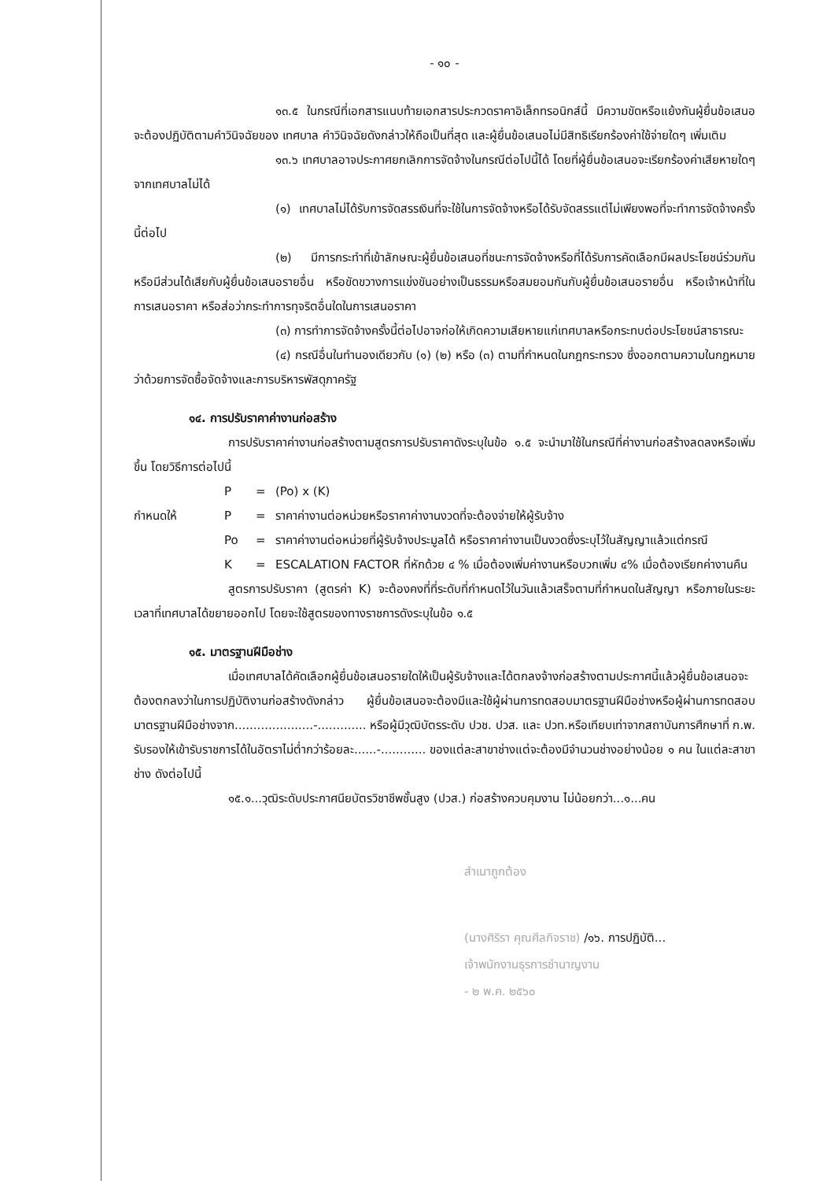- ๑๐ -
๑๓.๕ ในกรณีที่เอกสารแนบท้ายเอกสารประกวดราคาอิเล็กทรอนิกส์นี้ มีความขัดหรือแย้งกันผู้ยื่นข้อเสนอจะต้องปฏิบัติตามคำวินิจฉัยของ เทศบาล คำวินิจฉัยดังกล่าวให้ถือเป็นที่สุด และผู้ยื่นข้อเสนอไม่มีสิทธิเรียกร้องค่าใช้จ่ายใดๆ เพิ่มเติม
๑๓.๖ เทศบาลอาจประกาศยกเลิกการจัดจ้างในกรณีต่อไปนี้ได้ โดยที่ผู้ยื่นข้อเสนอจะเรียกร้องค่าเสียหายใดๆ จากเทศบาลไม่ได้
(๑) เทศบาลไม่ได้รับการจัดสรรเงินที่จะใช้ในการจัดจ้างหรือได้รับจัดสรรแต่ไม่เพียงพอที่จะทำการจัดจ้างครั้งนี้ต่อไป
(๒) มีการกระทำที่เข้าลักษณะผู้ยื่นข้อเสนอที่ชนะการจัดจ้างหรือที่ได้รับการคัดเลือกมีผลประโยชน์ร่วมกัน หรือมีส่วนได้เสียกับผู้ยื่นข้อเสนอรายอื่น หรือขัดขวางการแข่งขันอย่างเป็นธรรมหรือสมยอมกันกับผู้ยื่นข้อเสนอรายอื่น หรือเจ้าหน้าที่ในการเสนอราคา หรือส่อว่ากระทำการทุจริตอื่นใดในการเสนอราคา
(๓) การทำการจัดจ้างครั้งนี้ต่อไปอาจก่อให้เกิดความเสียหายแก่เทศบาลหรือกระทบต่อประโยชน์สาธารณะ
(๔) กรณีอื่นในทำนองเดียวกับ (๑) (๒) หรือ (๓) ตามที่กำหนดในกฎกระทรวง ซึ่งออกตามความในกฎหมายว่าด้วยการจัดซื้อจัดจ้างและการบริหารพัสดุภาครัฐ
๑๔. การปรับราคาค่างานก่อสร้าง
การปรับราคาค่างานก่อสร้างตามสูตรการปรับราคาดังระบุในข้อ ๑.๕ จะนำมาใช้ในกรณีที่ค่างานก่อสร้างลดลงหรือเพิ่มขึ้น โดยวิธีการต่อไปนี้
P = (Po) x (K)
กำหนดให้ P = ราคาค่างานต่อหน่วยหรือราคาค่างานงวดที่จะต้องจ่ายให้ผู้รับจ้าง
Po = ราคาค่างานต่อหน่วยที่ผู้รับจ้างประมูลได้ หรือราคาค่างานเป็นงวดซึ่งระบุไว้ในสัญญาแล้วแต่กรณี
K = ESCALATION FACTOR ที่หักด้วย ๔ % เมื่อต้องเพิ่มค่างานหรือบวกเพิ่ม ๔% เมื่อต้องเรียกค่างานคืน
สูตรการปรับราคา (สูตรค่า K) จะต้องคงที่ที่ระดับที่กำหนดไว้ในวันแล้วเสร็จตามที่กำหนดในสัญญา หรือภายในระยะเวลาที่เทศบาลได้ขยายออกไป โดยจะใช้สูตรของทางราชการดังระบุในข้อ ๑.๕
๑๕. มาตรฐานฝีมือช่าง
เมื่อเทศบาลได้คัดเลือกผู้ยื่นข้อเสนอรายใดให้เป็นผู้รับจ้างและได้ตกลงจ้างก่อสร้างตามประกาศนี้แล้วผู้ยื่นข้อเสนอจะต้องตกลงว่าในการปฏิบัติงานก่อสร้างดังกล่าว ผู้ยื่นข้อเสนอจะต้องมีและใช้ผู้ผ่านการทดสอบมาตรฐานฝีมือช่างหรือผู้ผ่านการทดสอบมาตรฐานฝีมือช่างจาก.....................-............. หรือผู้มีวุฒิบัตรระดับ ปวช. ปวส. และ ปวท.หรือเทียบเท่าจากสถาบันการศึกษาที่ ก.พ. รับรองให้เข้ารับราชการได้ในอัตราไม่ต่ำกว่าร้อยละ......-............ ของแต่ละสาขาช่างแต่จะต้องมีจำนวนช่างอย่างน้อย ๑ คน ในแต่ละสาขาช่าง ดังต่อไปนี้
๑๕.๑...วุฒิระดับประกาศนียบัตรวิชาชีพชั้นสูง (ปวส.) ก่อสร้างควบคุมงาน ไม่น้อยกว่า...๑...คน
สำเนาถูกต้อง
(นางศิริรา คุณศีลกิจราช) /๑๖. การปฏิบัติ...
เจ้าพนักงานธุรการชำนาญงาน
- ๒ พ.ค. ๒๕๖๐